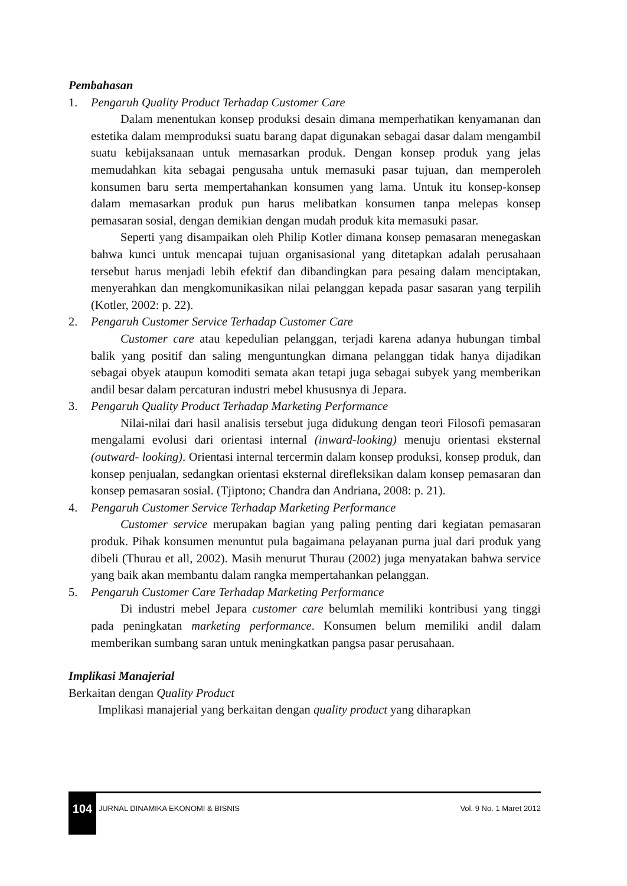Pembahasan
1. Pengaruh Quality Product Terhadap Customer Care
Dalam menentukan konsep produksi desain dimana memperhatikan kenyamanan dan estetika dalam memproduksi suatu barang dapat digunakan sebagai dasar dalam mengambil suatu kebijaksanaan untuk memasarkan produk. Dengan konsep produk yang jelas memudahkan kita sebagai pengusaha untuk memasuki pasar tujuan, dan memperoleh konsumen baru serta mempertahankan konsumen yang lama. Untuk itu konsep-konsep dalam memasarkan produk pun harus melibatkan konsumen tanpa melepas konsep pemasaran sosial, dengan demikian dengan mudah produk kita memasuki pasar.
Seperti yang disampaikan oleh Philip Kotler dimana konsep pemasaran menegaskan bahwa kunci untuk mencapai tujuan organisasional yang ditetapkan adalah perusahaan tersebut harus menjadi lebih efektif dan dibandingkan para pesaing dalam menciptakan, menyerahkan dan mengkomunikasikan nilai pelanggan kepada pasar sasaran yang terpilih (Kotler, 2002: p. 22).
2. Pengaruh Customer Service Terhadap Customer Care
Customer care atau kepedulian pelanggan, terjadi karena adanya hubungan timbal balik yang positif dan saling menguntungkan dimana pelanggan tidak hanya dijadikan sebagai obyek ataupun komoditi semata akan tetapi juga sebagai subyek yang memberikan andil besar dalam percaturan industri mebel khususnya di Jepara.
3. Pengaruh Quality Product Terhadap Marketing Performance
Nilai-nilai dari hasil analisis tersebut juga didukung dengan teori Filosofi pemasaran mengalami evolusi dari orientasi internal (inward-looking) menuju orientasi eksternal (outward- looking). Orientasi internal tercermin dalam konsep produksi, konsep produk, dan konsep penjualan, sedangkan orientasi eksternal direfleksikan dalam konsep pemasaran dan konsep pemasaran sosial. (Tjiptono; Chandra dan Andriana, 2008: p. 21).
4. Pengaruh Customer Service Terhadap Marketing Performance
Customer service merupakan bagian yang paling penting dari kegiatan pemasaran produk. Pihak konsumen menuntut pula bagaimana pelayanan purna jual dari produk yang dibeli (Thurau et all, 2002). Masih menurut Thurau (2002) juga menyatakan bahwa service yang baik akan membantu dalam rangka mempertahankan pelanggan.
5. Pengaruh Customer Care Terhadap Marketing Performance
Di industri mebel Jepara customer care belumlah memiliki kontribusi yang tinggi pada peningkatan marketing performance. Konsumen belum memiliki andil dalam memberikan sumbang saran untuk meningkatkan pangsa pasar perusahaan.
Implikasi Manajerial
Berkaitan dengan Quality Product
Implikasi manajerial yang berkaitan dengan quality product yang diharapkan
104 JURNAL DINAMIKA EKONOMI & BISNIS Vol. 9 No. 1 Maret 2012